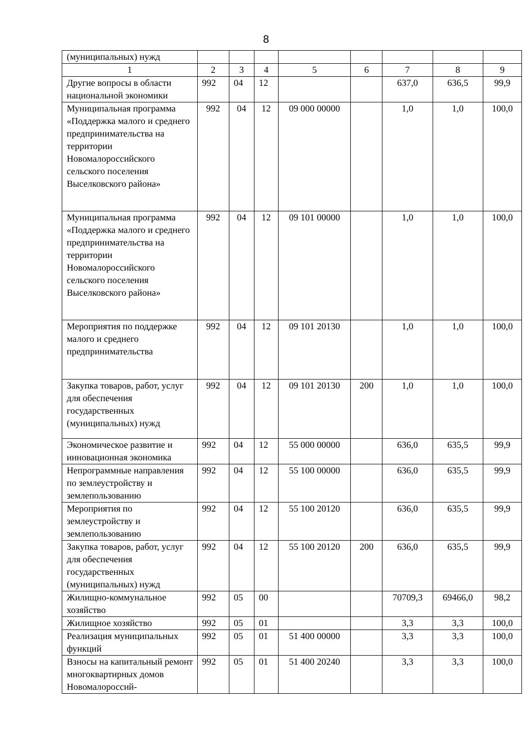8
| (муниципальных) нужд | | | | | | | | |
| 1 | 2 | 3 | 4 | 5 | 6 | 7 | 8 | 9 |
| Другие вопросы в области национальной экономики | 992 | 04 | 12 | | | 637,0 | 636,5 | 99,9 |
| Муниципальная программа «Поддержка малого и среднего предпринимательства на территории Новомалороссийского сельского поселения Выселковского района» | 992 | 04 | 12 | 09 000 00000 | | 1,0 | 1,0 | 100,0 |
| Муниципальная программа «Поддержка малого и среднего предпринимательства на территории Новомалороссийского сельского поселения Выселковского района» | 992 | 04 | 12 | 09 101 00000 | | 1,0 | 1,0 | 100,0 |
| Мероприятия по поддержке малого и среднего предпринимательства | 992 | 04 | 12 | 09 101 20130 | | 1,0 | 1,0 | 100,0 |
| Закупка товаров, работ, услуг для обеспечения государственных (муниципальных) нужд | 992 | 04 | 12 | 09 101 20130 | 200 | 1,0 | 1,0 | 100,0 |
| Экономическое развитие и инновационная экономика | 992 | 04 | 12 | 55 000 00000 | | 636,0 | 635,5 | 99,9 |
| Непрограммные направления по землеустройству и землепользованию | 992 | 04 | 12 | 55 100 00000 | | 636,0 | 635,5 | 99,9 |
| Мероприятия по землеустройству и землепользованию | 992 | 04 | 12 | 55 100 20120 | | 636,0 | 635,5 | 99,9 |
| Закупка товаров, работ, услуг для обеспечения государственных (муниципальных) нужд | 992 | 04 | 12 | 55 100 20120 | 200 | 636,0 | 635,5 | 99,9 |
| Жилищно-коммунальное хозяйство | 992 | 05 | 00 | | | 70709,3 | 69466,0 | 98,2 |
| Жилищное хозяйство | 992 | 05 | 01 | | | 3,3 | 3,3 | 100,0 |
| Реализация муниципальных функций | 992 | 05 | 01 | 51 400 00000 | | 3,3 | 3,3 | 100,0 |
| Взносы на капитальный ремонт многоквартирных домов Новомалороссий- | 992 | 05 | 01 | 51 400 20240 | | 3,3 | 3,3 | 100,0 |